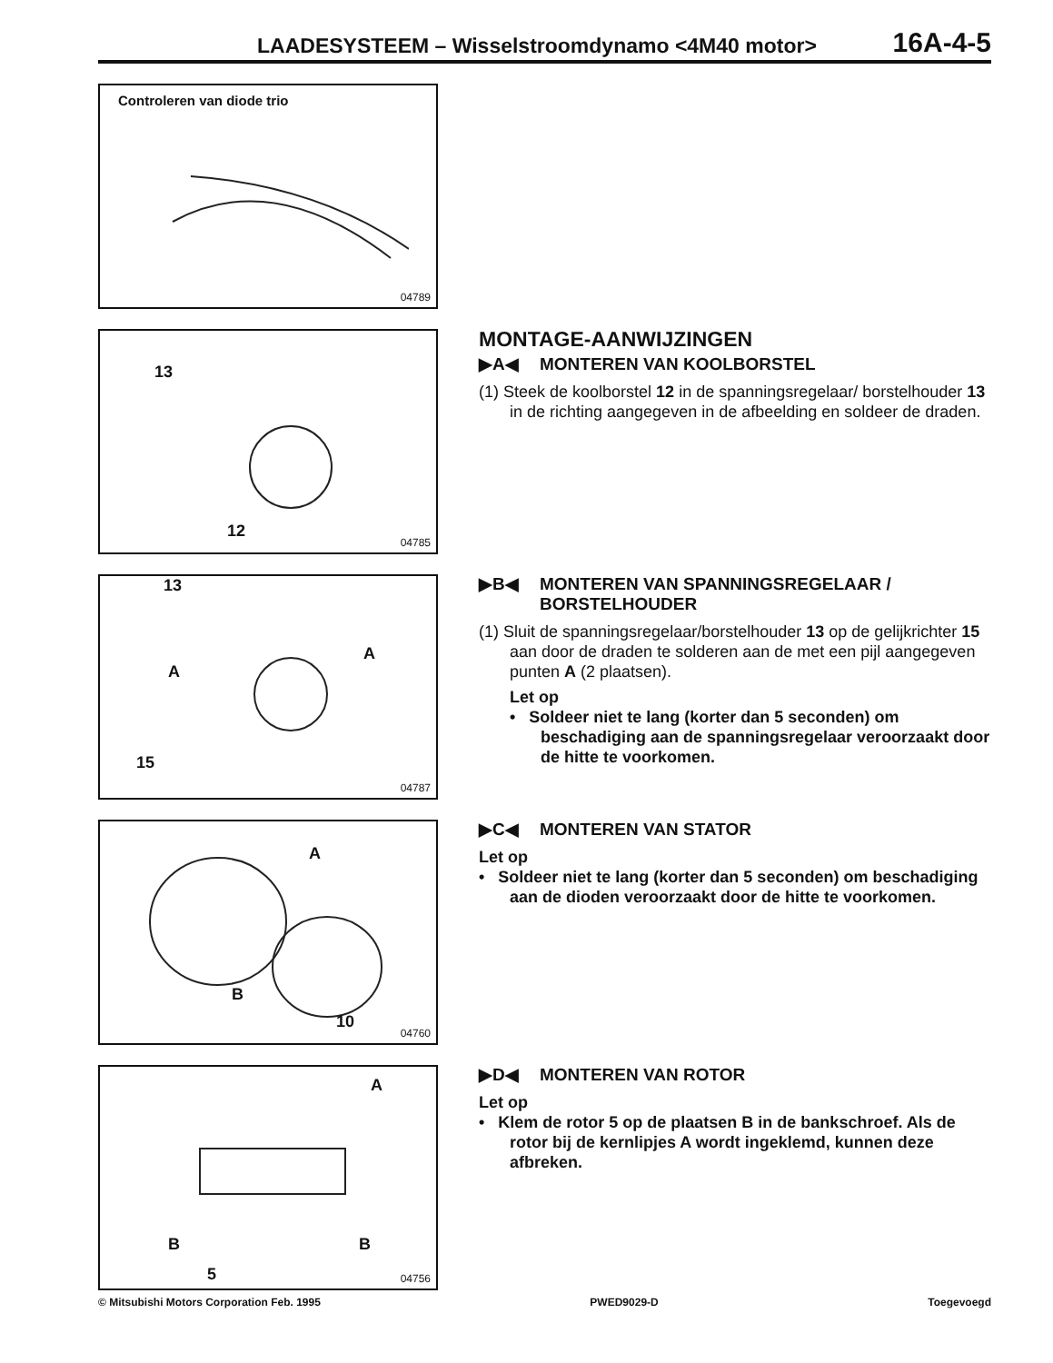LAADESYSTEEM – Wisselstroomdynamo <4M40 motor> 16A-4-5
Controleren van diode trio
04789
13
12
04785
MONTAGE-AANWIJZINGEN
▶A◀ MONTEREN VAN KOOLBORSTEL
(1) Steek de koolborstel 12 in de spanningsregelaar/ borstelhouder 13 in de richting aangegeven in de afbeelding en soldeer de draden.
13
A
A
15
04787
▶B◀ MONTEREN VAN SPANNINGSREGELAAR / BORSTELHOUDER
(1) Sluit de spanningsregelaar/borstelhouder 13 op de gelijkrichter 15 aan door de draden te solderen aan de met een pijl aangegeven punten A (2 plaatsen).
Let op
• Soldeer niet te lang (korter dan 5 seconden) om beschadiging aan de spanningsregelaar veroorzaakt door de hitte te voorkomen.
A
B
10
04760
▶C◀ MONTEREN VAN STATOR
Let op
• Soldeer niet te lang (korter dan 5 seconden) om beschadiging aan de dioden veroorzaakt door de hitte te voorkomen.
A
B B
5 04756
▶D◀ MONTEREN VAN ROTOR
Let op
• Klem de rotor 5 op de plaatsen B in de bankschroef. Als de rotor bij de kernlipjes A wordt ingeklemd, kunnen deze afbreken.
© Mitsubishi Motors Corporation Feb. 1995 PWED9029-D Toegevoegd